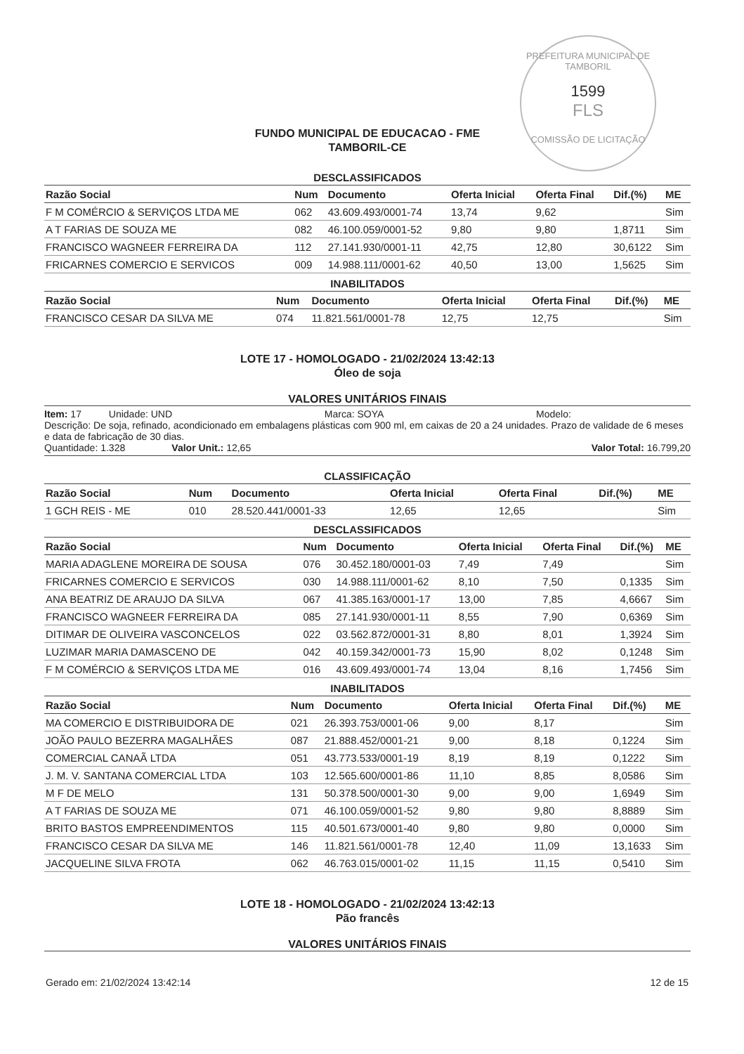PREFEITURA MUNICIPAL DE TAMBORIL
1599
FLS
COMISSÃO DE LICITAÇÃO
FUNDO MUNICIPAL DE EDUCACAO - FME
TAMBORIL-CE
DESCLASSIFICADOS
| Razão Social | Num | Documento | Oferta Inicial | Oferta Final | Dif.(%) | ME |
| --- | --- | --- | --- | --- | --- | --- |
| F M COMÉRCIO & SERVIÇOS LTDA ME | 062 | 43.609.493/0001-74 | 13,74 | 9,62 | | Sim |
| A T FARIAS DE SOUZA ME | 082 | 46.100.059/0001-52 | 9,80 | 9,80 | 1,8711 | Sim |
| FRANCISCO WAGNEER FERREIRA DA | 112 | 27.141.930/0001-11 | 42,75 | 12,80 | 30,6122 | Sim |
| FRICARNES COMERCIO E SERVICOS | 009 | 14.988.111/0001-62 | 40,50 | 13,00 | 1,5625 | Sim |
INABILITADOS
| Razão Social | Num | Documento | Oferta Inicial | Oferta Final | Dif.(%) | ME |
| --- | --- | --- | --- | --- | --- | --- |
| FRANCISCO CESAR DA SILVA ME | 074 | 11.821.561/0001-78 | 12,75 | 12,75 | | Sim |
LOTE 17 - HOMOLOGADO - 21/02/2024 13:42:13
Óleo de soja
VALORES UNITÁRIOS FINAIS
Item: 17 Unidade: UND Marca: SOYA Modelo:
Descrição: De soja, refinado, acondicionado em embalagens plásticas com 900 ml, em caixas de 20 a 24 unidades. Prazo de validade de 6 meses e data de fabricação de 30 dias.
Quantidade: 1.328 Valor Unit.: 12,65 Valor Total: 16.799,20
CLASSIFICAÇÃO
| Razão Social | Num | Documento | Oferta Inicial | Oferta Final | Dif.(%) | ME |
| --- | --- | --- | --- | --- | --- | --- |
| 1 GCH REIS - ME | 010 | 28.520.441/0001-33 | 12,65 | 12,65 | | Sim |
DESCLASSIFICADOS
| Razão Social | Num | Documento | Oferta Inicial | Oferta Final | Dif.(%) | ME |
| --- | --- | --- | --- | --- | --- | --- |
| MARIA ADAGLENE MOREIRA DE SOUSA | 076 | 30.452.180/0001-03 | 7,49 | 7,49 | | Sim |
| FRICARNES COMERCIO E SERVICOS | 030 | 14.988.111/0001-62 | 8,10 | 7,50 | 0,1335 | Sim |
| ANA BEATRIZ DE ARAUJO DA SILVA | 067 | 41.385.163/0001-17 | 13,00 | 7,85 | 4,6667 | Sim |
| FRANCISCO WAGNEER FERREIRA DA | 085 | 27.141.930/0001-11 | 8,55 | 7,90 | 0,6369 | Sim |
| DITIMAR DE OLIVEIRA VASCONCELOS | 022 | 03.562.872/0001-31 | 8,80 | 8,01 | 1,3924 | Sim |
| LUZIMAR MARIA DAMASCENO DE | 042 | 40.159.342/0001-73 | 15,90 | 8,02 | 0,1248 | Sim |
| F M COMÉRCIO & SERVIÇOS LTDA ME | 016 | 43.609.493/0001-74 | 13,04 | 8,16 | 1,7456 | Sim |
INABILITADOS
| Razão Social | Num | Documento | Oferta Inicial | Oferta Final | Dif.(%) | ME |
| --- | --- | --- | --- | --- | --- | --- |
| MA COMERCIO E DISTRIBUIDORA DE | 021 | 26.393.753/0001-06 | 9,00 | 8,17 | | Sim |
| JOÃO PAULO BEZERRA MAGALHÃES | 087 | 21.888.452/0001-21 | 9,00 | 8,18 | 0,1224 | Sim |
| COMERCIAL CANAÃ LTDA | 051 | 43.773.533/0001-19 | 8,19 | 8,19 | 0,1222 | Sim |
| J. M. V. SANTANA COMERCIAL LTDA | 103 | 12.565.600/0001-86 | 11,10 | 8,85 | 8,0586 | Sim |
| M F DE MELO | 131 | 50.378.500/0001-30 | 9,00 | 9,00 | 1,6949 | Sim |
| A T FARIAS DE SOUZA ME | 071 | 46.100.059/0001-52 | 9,80 | 9,80 | 8,8889 | Sim |
| BRITO BASTOS EMPREENDIMENTOS | 115 | 40.501.673/0001-40 | 9,80 | 9,80 | 0,0000 | Sim |
| FRANCISCO CESAR DA SILVA ME | 146 | 11.821.561/0001-78 | 12,40 | 11,09 | 13,1633 | Sim |
| JACQUELINE SILVA FROTA | 062 | 46.763.015/0001-02 | 11,15 | 11,15 | 0,5410 | Sim |
LOTE 18 - HOMOLOGADO - 21/02/2024 13:42:13
Pão francês
VALORES UNITÁRIOS FINAIS
Gerado em: 21/02/2024 13:42:14 12 de 15